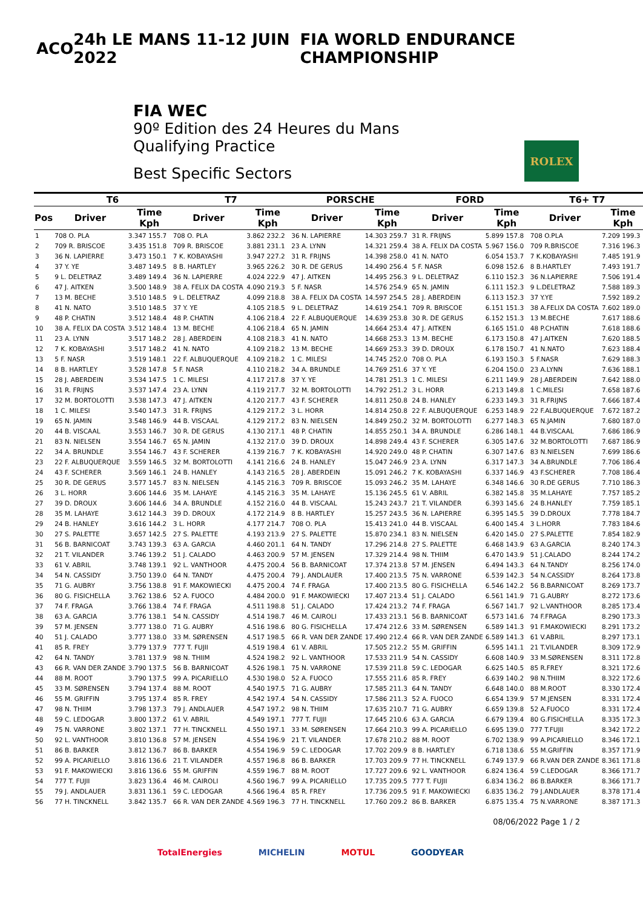ACO 24h LE MANS 11-12 JUIN 2022
FIA WORLD ENDURANCE CHAMPIONSHIP
FIA WEC
90º Edition des 24 Heures du Mans
Qualifying Practice
Best Specific Sectors
ROLEX
| | T6 | | T7 | | PORSCHE | | FORD | | T6+ T7 | |
| --- | --- | --- | --- | --- | --- | --- | --- | --- | --- | --- |
| Pos | Driver | Time Kph | Driver | Time Kph | Driver | Time Kph | Driver | Time Kph | Driver | Time Kph |
| 1 | 708 O. PLA | 3.347 155.7 | 708 O. PLA | 3.862 232.2 | 36 N. LAPIERRE | 14.303 259.7 | 31 R. FRIJNS | 5.899 157.8 | 708 O.PLA | 7.209 199.3 |
| 2 | 709 R. BRISCOE | 3.435 151.8 | 709 R. BRISCOE | 3.881 231.1 | 23 A. LYNN | 14.321 259.4 | 38 A. FELIX DA COSTA | 5.967 156.0 | 709 R.BRISCOE | 7.316 196.3 |
| 3 | 36 N. LAPIERRE | 3.473 150.1 | 7 K. KOBAYASHI | 3.947 227.2 | 31 R. FRIJNS | 14.398 258.0 | 41 N. NATO | 6.054 153.7 | 7 K.KOBAYASHI | 7.485 191.9 |
| 4 | 37 Y. YE | 3.487 149.5 | 8 B. HARTLEY | 3.965 226.2 | 30 R. DE GERUS | 14.490 256.4 | 5 F. NASR | 6.098 152.6 | 8 B.HARTLEY | 7.493 191.7 |
| 5 | 9 L. DELETRAZ | 3.489 149.4 | 36 N. LAPIERRE | 4.024 222.9 | 47 J. AITKEN | 14.495 256.3 | 9 L. DELETRAZ | 6.110 152.3 | 36 N.LAPIERRE | 7.506 191.4 |
| 6 | 47 J. AITKEN | 3.500 148.9 | 38 A. FELIX DA COSTA | 4.090 219.3 | 5 F. NASR | 14.576 254.9 | 65 N. JAMIN | 6.111 152.3 | 9 L.DELETRAZ | 7.588 189.3 |
| 7 | 13 M. BECHE | 3.510 148.5 | 9 L. DELETRAZ | 4.099 218.8 | 38 A. FELIX DA COSTA | 14.597 254.5 | 28 J. ABERDEIN | 6.113 152.3 | 37 Y.YE | 7.592 189.2 |
| 8 | 41 N. NATO | 3.510 148.5 | 37 Y. YE | 4.105 218.5 | 9 L. DELETRAZ | 14.619 254.1 | 709 R. BRISCOE | 6.151 151.3 | 38 A.FELIX DA COSTA | 7.602 189.0 |
| 9 | 48 P. CHATIN | 3.512 148.4 | 48 P. CHATIN | 4.106 218.4 | 22 F. ALBUQUERQUE | 14.639 253.8 | 30 R. DE GERUS | 6.152 151.3 | 13 M.BECHE | 7.617 188.6 |
| 10 | 38 A. FELIX DA COSTA | 3.512 148.4 | 13 M. BECHE | 4.106 218.4 | 65 N. JAMIN | 14.664 253.4 | 47 J. AITKEN | 6.165 151.0 | 48 P.CHATIN | 7.618 188.6 |
| 11 | 23 A. LYNN | 3.517 148.2 | 28 J. ABERDEIN | 4.108 218.3 | 41 N. NATO | 14.668 253.3 | 13 M. BECHE | 6.173 150.8 | 47 J.AITKEN | 7.620 188.5 |
| 12 | 7 K. KOBAYASHI | 3.517 148.2 | 41 N. NATO | 4.109 218.2 | 13 M. BECHE | 14.669 253.3 | 39 D. DROUX | 6.178 150.7 | 41 N.NATO | 7.623 188.4 |
| 13 | 5 F. NASR | 3.519 148.1 | 22 F. ALBUQUERQUE | 4.109 218.2 | 1 C. MILESI | 14.745 252.0 | 708 O. PLA | 6.193 150.3 | 5 F.NASR | 7.629 188.3 |
| 14 | 8 B. HARTLEY | 3.528 147.8 | 5 F. NASR | 4.110 218.2 | 34 A. BRUNDLE | 14.769 251.6 | 37 Y. YE | 6.204 150.0 | 23 A.LYNN | 7.636 188.1 |
| 15 | 28 J. ABERDEIN | 3.534 147.5 | 1 C. MILESI | 4.117 217.8 | 37 Y. YE | 14.781 251.3 | 1 C. MILESI | 6.211 149.9 | 28 J.ABERDEIN | 7.642 188.0 |
| 16 | 31 R. FRIJNS | 3.537 147.4 | 23 A. LYNN | 4.119 217.7 | 32 M. BORTOLOTTI | 14.792 251.2 | 3 L. HORR | 6.213 149.8 | 1 C.MILESI | 7.658 187.6 |
| 17 | 32 M. BORTOLOTTI | 3.538 147.3 | 47 J. AITKEN | 4.120 217.7 | 43 F. SCHERER | 14.811 250.8 | 24 B. HANLEY | 6.233 149.3 | 31 R.FRIJNS | 7.666 187.4 |
| 18 | 1 C. MILESI | 3.540 147.3 | 31 R. FRIJNS | 4.129 217.2 | 3 L. HORR | 14.814 250.8 | 22 F. ALBUQUERQUE | 6.253 148.9 | 22 F.ALBUQUERQUE | 7.672 187.2 |
| 19 | 65 N. JAMIN | 3.548 146.9 | 44 B. VISCAAL | 4.129 217.2 | 83 N. NIELSEN | 14.849 250.2 | 32 M. BORTOLOTTI | 6.277 148.3 | 65 N.JAMIN | 7.680 187.0 |
| 20 | 44 B. VISCAAL | 3.553 146.7 | 30 R. DE GERUS | 4.130 217.1 | 48 P. CHATIN | 14.855 250.1 | 34 A. BRUNDLE | 6.286 148.1 | 44 B.VISCAAL | 7.686 186.9 |
| 21 | 83 N. NIELSEN | 3.554 146.7 | 65 N. JAMIN | 4.132 217.0 | 39 D. DROUX | 14.898 249.4 | 43 F. SCHERER | 6.305 147.6 | 32 M.BORTOLOTTI | 7.687 186.9 |
| 22 | 34 A. BRUNDLE | 3.554 146.7 | 43 F. SCHERER | 4.139 216.7 | 7 K. KOBAYASHI | 14.920 249.0 | 48 P. CHATIN | 6.307 147.6 | 83 N.NIELSEN | 7.699 186.6 |
| 23 | 22 F. ALBUQUERQUE | 3.559 146.5 | 32 M. BORTOLOTTI | 4.141 216.6 | 24 B. HANLEY | 15.047 246.9 | 23 A. LYNN | 6.317 147.3 | 34 A.BRUNDLE | 7.706 186.4 |
| 24 | 43 F. SCHERER | 3.569 146.1 | 24 B. HANLEY | 4.143 216.5 | 28 J. ABERDEIN | 15.091 246.2 | 7 K. KOBAYASHI | 6.337 146.9 | 43 F.SCHERER | 7.708 186.4 |
| 25 | 30 R. DE GERUS | 3.577 145.7 | 83 N. NIELSEN | 4.145 216.3 | 709 R. BRISCOE | 15.093 246.2 | 35 M. LAHAYE | 6.348 146.6 | 30 R.DE GERUS | 7.710 186.3 |
| 26 | 3 L. HORR | 3.606 144.6 | 35 M. LAHAYE | 4.145 216.3 | 35 M. LAHAYE | 15.136 245.5 | 61 V. ABRIL | 6.382 145.8 | 35 M.LAHAYE | 7.757 185.2 |
| 27 | 39 D. DROUX | 3.606 144.6 | 34 A. BRUNDLE | 4.152 216.0 | 44 B. VISCAAL | 15.243 243.7 | 21 T. VILANDER | 6.393 145.6 | 24 B.HANLEY | 7.759 185.1 |
| 28 | 35 M. LAHAYE | 3.612 144.3 | 39 D. DROUX | 4.172 214.9 | 8 B. HARTLEY | 15.257 243.5 | 36 N. LAPIERRE | 6.395 145.5 | 39 D.DROUX | 7.778 184.7 |
| 29 | 24 B. HANLEY | 3.616 144.2 | 3 L. HORR | 4.177 214.7 | 708 O. PLA | 15.413 241.0 | 44 B. VISCAAL | 6.400 145.4 | 3 L.HORR | 7.783 184.6 |
| 30 | 27 S. PALETTE | 3.657 142.5 | 27 S. PALETTE | 4.193 213.9 | 27 S. PALETTE | 15.870 234.1 | 83 N. NIELSEN | 6.420 145.0 | 27 S.PALETTE | 7.854 182.9 |
| 31 | 56 B. BARNICOAT | 3.743 139.3 | 63 A. GARCIA | 4.460 201.1 | 64 N. TANDY | 17.296 214.8 | 27 S. PALETTE | 6.468 143.9 | 63 A.GARCIA | 8.240 174.3 |
| 32 | 21 T. VILANDER | 3.746 139.2 | 51 J. CALADO | 4.463 200.9 | 57 M. JENSEN | 17.329 214.4 | 98 N. THIIM | 6.470 143.9 | 51 J.CALADO | 8.244 174.2 |
| 33 | 61 V. ABRIL | 3.748 139.1 | 92 L. VANTHOOR | 4.475 200.4 | 56 B. BARNICOAT | 17.374 213.8 | 57 M. JENSEN | 6.494 143.3 | 64 N.TANDY | 8.256 174.0 |
| 34 | 54 N. CASSIDY | 3.750 139.0 | 64 N. TANDY | 4.475 200.4 | 79 J. ANDLAUER | 17.400 213.5 | 75 N. VARRONE | 6.539 142.3 | 54 N.CASSIDY | 8.264 173.8 |
| 35 | 71 G. AUBRY | 3.756 138.8 | 91 F. MAKOWIECKI | 4.475 200.4 | 74 F. FRAGA | 17.400 213.5 | 80 G. FISICHELLA | 6.546 142.2 | 56 B.BARNICOAT | 8.269 173.7 |
| 36 | 80 G. FISICHELLA | 3.762 138.6 | 52 A. FUOCO | 4.484 200.0 | 91 F. MAKOWIECKI | 17.407 213.4 | 51 J. CALADO | 6.561 141.9 | 71 G.AUBRY | 8.272 173.6 |
| 37 | 74 F. FRAGA | 3.766 138.4 | 74 F. FRAGA | 4.511 198.8 | 51 J. CALADO | 17.424 213.2 | 74 F. FRAGA | 6.567 141.7 | 92 L.VANTHOOR | 8.285 173.4 |
| 38 | 63 A. GARCIA | 3.776 138.1 | 54 N. CASSIDY | 4.514 198.7 | 46 M. CAIROLI | 17.433 213.1 | 56 B. BARNICOAT | 6.573 141.6 | 74 F.FRAGA | 8.290 173.3 |
| 39 | 57 M. JENSEN | 3.777 138.0 | 71 G. AUBRY | 4.516 198.6 | 80 G. FISICHELLA | 17.474 212.6 | 33 M. SØRENSEN | 6.589 141.3 | 91 F.MAKOWIECKI | 8.291 173.2 |
| 40 | 51 J. CALADO | 3.777 138.0 | 33 M. SØRENSEN | 4.517 198.5 | 66 R. VAN DER ZANDE | 17.490 212.4 | 66 R. VAN DER ZANDE | 6.589 141.3 | 61 V.ABRIL | 8.297 173.1 |
| 41 | 85 R. FREY | 3.779 137.9 | 777 T. FUJII | 4.519 198.4 | 61 V. ABRIL | 17.505 212.2 | 55 M. GRIFFIN | 6.595 141.1 | 21 T.VILANDER | 8.309 172.9 |
| 42 | 64 N. TANDY | 3.781 137.9 | 98 N. THIIM | 4.524 198.2 | 92 L. VANTHOOR | 17.533 211.9 | 54 N. CASSIDY | 6.608 140.9 | 33 M.SØRENSEN | 8.311 172.8 |
| 43 | 66 R. VAN DER ZANDE | 3.790 137.5 | 56 B. BARNICOAT | 4.526 198.1 | 75 N. VARRONE | 17.539 211.8 | 59 C. LEDOGAR | 6.625 140.5 | 85 R.FREY | 8.321 172.6 |
| 44 | 88 M. ROOT | 3.790 137.5 | 99 A. PICARIELLO | 4.530 198.0 | 52 A. FUOCO | 17.555 211.6 | 85 R. FREY | 6.639 140.2 | 98 N.THIIM | 8.322 172.6 |
| 45 | 33 M. SØRENSEN | 3.794 137.4 | 88 M. ROOT | 4.540 197.5 | 71 G. AUBRY | 17.585 211.3 | 64 N. TANDY | 6.648 140.0 | 88 M.ROOT | 8.330 172.4 |
| 46 | 55 M. GRIFFIN | 3.795 137.4 | 85 R. FREY | 4.542 197.4 | 54 N. CASSIDY | 17.586 211.3 | 52 A. FUOCO | 6.654 139.9 | 57 M.JENSEN | 8.331 172.4 |
| 47 | 98 N. THIIM | 3.798 137.3 | 79 J. ANDLAUER | 4.547 197.2 | 98 N. THIIM | 17.635 210.7 | 71 G. AUBRY | 6.659 139.8 | 52 A.FUOCO | 8.331 172.4 |
| 48 | 59 C. LEDOGAR | 3.800 137.2 | 61 V. ABRIL | 4.549 197.1 | 777 T. FUJII | 17.645 210.6 | 63 A. GARCIA | 6.679 139.4 | 80 G.FISICHELLA | 8.335 172.3 |
| 49 | 75 N. VARRONE | 3.802 137.1 | 77 H. TINCKNELL | 4.550 197.1 | 33 M. SØRENSEN | 17.664 210.3 | 99 A. PICARIELLO | 6.695 139.0 | 777 T.FUJII | 8.342 172.2 |
| 50 | 92 L. VANTHOOR | 3.810 136.8 | 57 M. JENSEN | 4.554 196.9 | 21 T. VILANDER | 17.678 210.2 | 88 M. ROOT | 6.702 138.9 | 99 A.PICARIELLO | 8.346 172.1 |
| 51 | 86 B. BARKER | 3.812 136.7 | 86 B. BARKER | 4.554 196.9 | 59 C. LEDOGAR | 17.702 209.9 | 8 B. HARTLEY | 6.718 138.6 | 55 M.GRIFFIN | 8.357 171.9 |
| 52 | 99 A. PICARIELLO | 3.816 136.6 | 21 T. VILANDER | 4.557 196.8 | 86 B. BARKER | 17.703 209.9 | 77 H. TINCKNELL | 6.749 137.9 | 66 R.VAN DER ZANDE | 8.361 171.8 |
| 53 | 91 F. MAKOWIECKI | 3.816 136.6 | 55 M. GRIFFIN | 4.559 196.7 | 88 M. ROOT | 17.727 209.6 | 92 L. VANTHOOR | 6.824 136.4 | 59 C.LEDOGAR | 8.366 171.7 |
| 54 | 777 T. FUJII | 3.823 136.4 | 46 M. CAIROLI | 4.560 196.7 | 99 A. PICARIELLO | 17.735 209.5 | 777 T. FUJII | 6.834 136.2 | 86 B.BARKER | 8.366 171.7 |
| 55 | 79 J. ANDLAUER | 3.831 136.1 | 59 C. LEDOGAR | 4.566 196.4 | 85 R. FREY | 17.736 209.5 | 91 F. MAKOWIECKI | 6.835 136.2 | 79 J.ANDLAUER | 8.378 171.4 |
| 56 | 77 H. TINCKNELL | 3.842 135.7 | 66 R. VAN DER ZANDE | 4.569 196.3 | 77 H. TINCKNELL | 17.760 209.2 | 86 B. BARKER | 6.875 135.4 | 75 N.VARRONE | 8.387 171.3 |
08/06/2022 Page 1 / 2
TotalEnergies MICHELIN MOTUL GOODYEAR